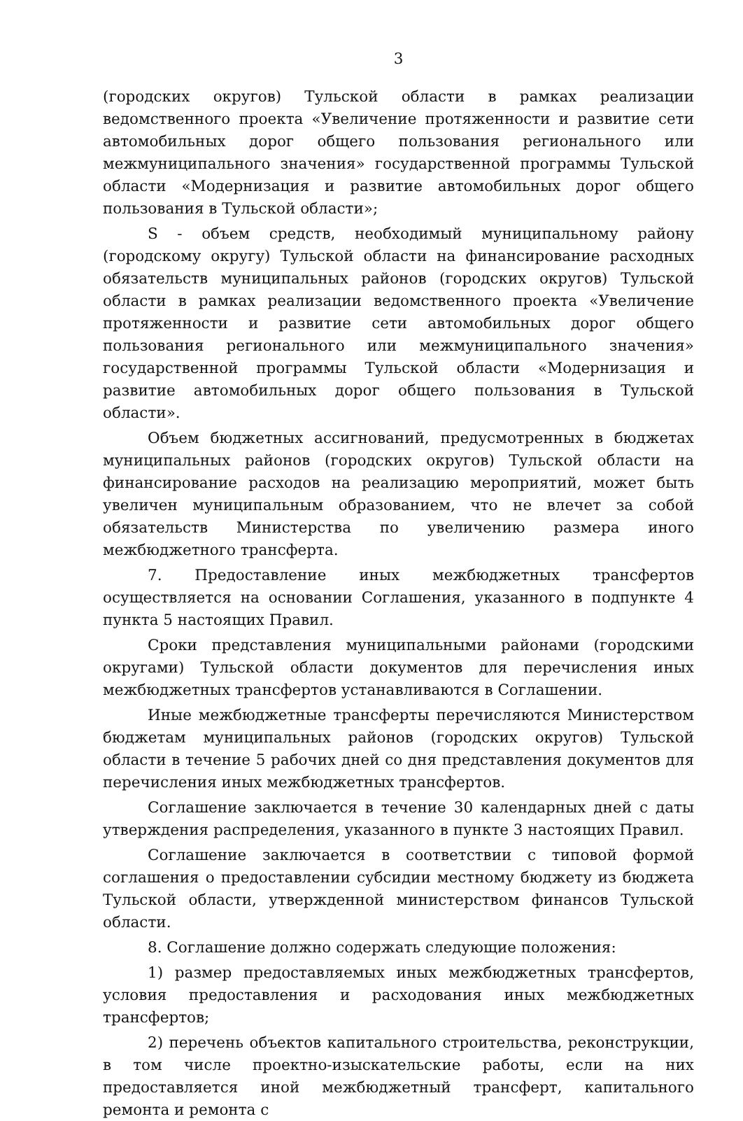3
(городских округов) Тульской области в рамках реализации ведомственного проекта «Увеличение протяженности и развитие сети автомобильных дорог общего пользования регионального или межмуниципального значения» государственной программы Тульской области «Модернизация и развитие автомобильных дорог общего пользования в Тульской области»;
S - объем средств, необходимый муниципальному району (городскому округу) Тульской области на финансирование расходных обязательств муниципальных районов (городских округов) Тульской области в рамках реализации ведомственного проекта «Увеличение протяженности и развитие сети автомобильных дорог общего пользования регионального или межмуниципального значения» государственной программы Тульской области «Модернизация и развитие автомобильных дорог общего пользования в Тульской области».
Объем бюджетных ассигнований, предусмотренных в бюджетах муниципальных районов (городских округов) Тульской области на финансирование расходов на реализацию мероприятий, может быть увеличен муниципальным образованием, что не влечет за собой обязательств Министерства по увеличению размера иного межбюджетного трансферта.
7. Предоставление иных межбюджетных трансфертов осуществляется на основании Соглашения, указанного в подпункте 4 пункта 5 настоящих Правил.
Сроки представления муниципальными районами (городскими округами) Тульской области документов для перечисления иных межбюджетных трансфертов устанавливаются в Соглашении.
Иные межбюджетные трансферты перечисляются Министерством бюджетам муниципальных районов (городских округов) Тульской области в течение 5 рабочих дней со дня представления документов для перечисления иных межбюджетных трансфертов.
Соглашение заключается в течение 30 календарных дней с даты утверждения распределения, указанного в пункте 3 настоящих Правил.
Соглашение заключается в соответствии с типовой формой соглашения о предоставлении субсидии местному бюджету из бюджета Тульской области, утвержденной министерством финансов Тульской области.
8. Соглашение должно содержать следующие положения:
1) размер предоставляемых иных межбюджетных трансфертов, условия предоставления и расходования иных межбюджетных трансфертов;
2) перечень объектов капитального строительства, реконструкции, в том числе проектно-изыскательские работы, если на них предоставляется иной межбюджетный трансферт, капитального ремонта и ремонта с